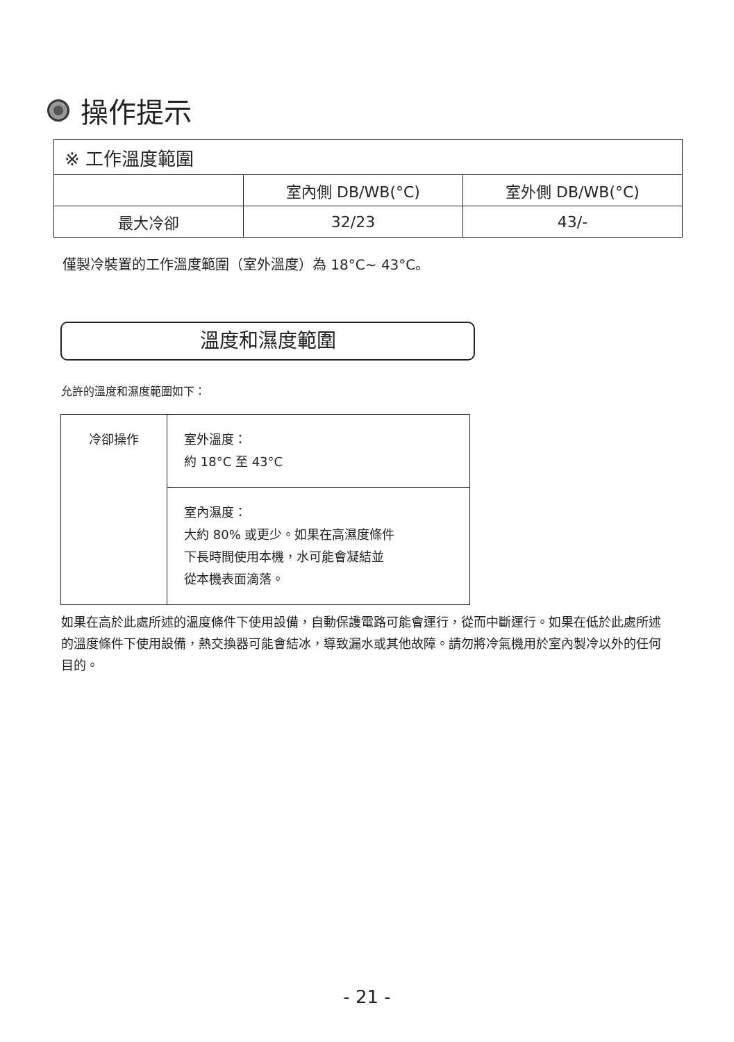操作提示
| ※ 工作溫度範圍 | | |
| | 室內側 DB/WB(°C) | 室外側 DB/WB(°C) |
| 最大冷卻 | 32/23 | 43/- |
僅製冷裝置的工作溫度範圍（室外溫度）為 18°C~ 43°C。
溫度和濕度範圍
允許的溫度和濕度範圍如下：
| 冷卻操作 | 室外溫度： 約 18°C 至 43°C |
| | 室內濕度： 大約 80% 或更少。如果在高濕度條件 下長時間使用本機，水可能會凝結並 從本機表面滴落。 |
如果在高於此處所述的溫度條件下使用設備，自動保護電路可能會運行，從而中斷運行。如果在低於此處所述的溫度條件下使用設備，熱交換器可能會結冰，導致漏水或其他故障。請勿將冷氣機用於室內製冷以外的任何目的。
- 21 -